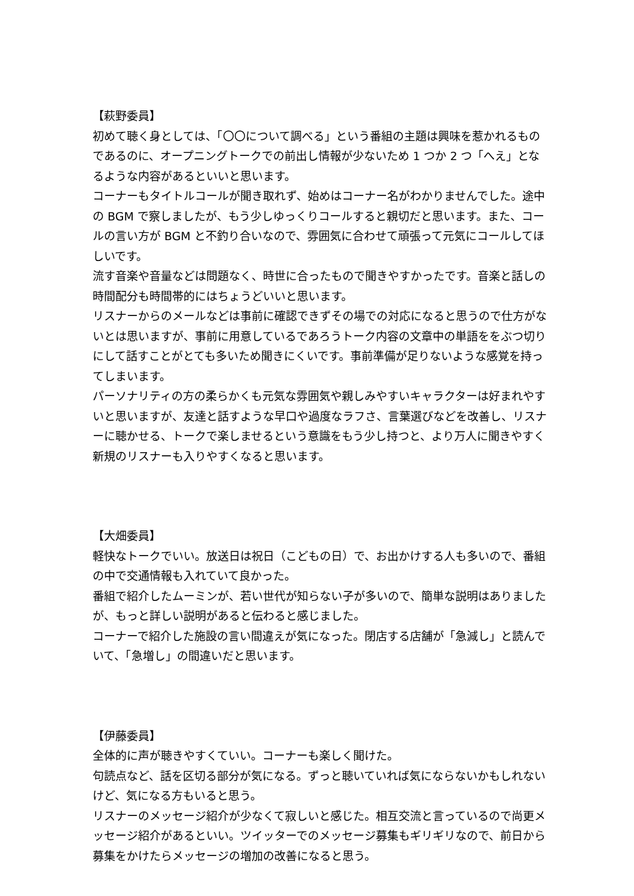【萩野委員】
初めて聴く身としては、「〇〇について調べる」という番組の主題は興味を惹かれるものであるのに、オープニングトークでの前出し情報が少ないため 1 つか 2 つ「へえ」となるような内容があるといいと思います。
コーナーもタイトルコールが聞き取れず、始めはコーナー名がわかりませんでした。途中の BGM で察しましたが、もう少しゆっくりコールすると親切だと思います。また、コールの言い方が BGM と不釣り合いなので、雰囲気に合わせて頑張って元気にコールしてほしいです。
流す音楽や音量などは問題なく、時世に合ったもので聞きやすかったです。音楽と話しの時間配分も時間帯的にはちょうどいいと思います。
リスナーからのメールなどは事前に確認できずその場での対応になると思うので仕方がないとは思いますが、事前に用意しているであろうトーク内容の文章中の単語ををぶつ切りにして話すことがとても多いため聞きにくいです。事前準備が足りないような感覚を持ってしまいます。
パーソナリティの方の柔らかくも元気な雰囲気や親しみやすいキャラクターは好まれやすいと思いますが、友達と話すような早口や過度なラフさ、言葉選びなどを改善し、リスナーに聴かせる、トークで楽しませるという意識をもう少し持つと、より万人に聞きやすく新規のリスナーも入りやすくなると思います。
【大畑委員】
軽快なトークでいい。放送日は祝日（こどもの日）で、お出かけする人も多いので、番組の中で交通情報も入れていて良かった。
番組で紹介したムーミンが、若い世代が知らない子が多いので、簡単な説明はありましたが、もっと詳しい説明があると伝わると感じました。
コーナーで紹介した施設の言い間違えが気になった。閉店する店舗が「急減し」と読んでいて、「急増し」の間違いだと思います。
【伊藤委員】
全体的に声が聴きやすくていい。コーナーも楽しく聞けた。
句読点など、話を区切る部分が気になる。ずっと聴いていれば気にならないかもしれないけど、気になる方もいると思う。
リスナーのメッセージ紹介が少なくて寂しいと感じた。相互交流と言っているので尚更メッセージ紹介があるといい。ツイッターでのメッセージ募集もギリギリなので、前日から募集をかけたらメッセージの増加の改善になると思う。